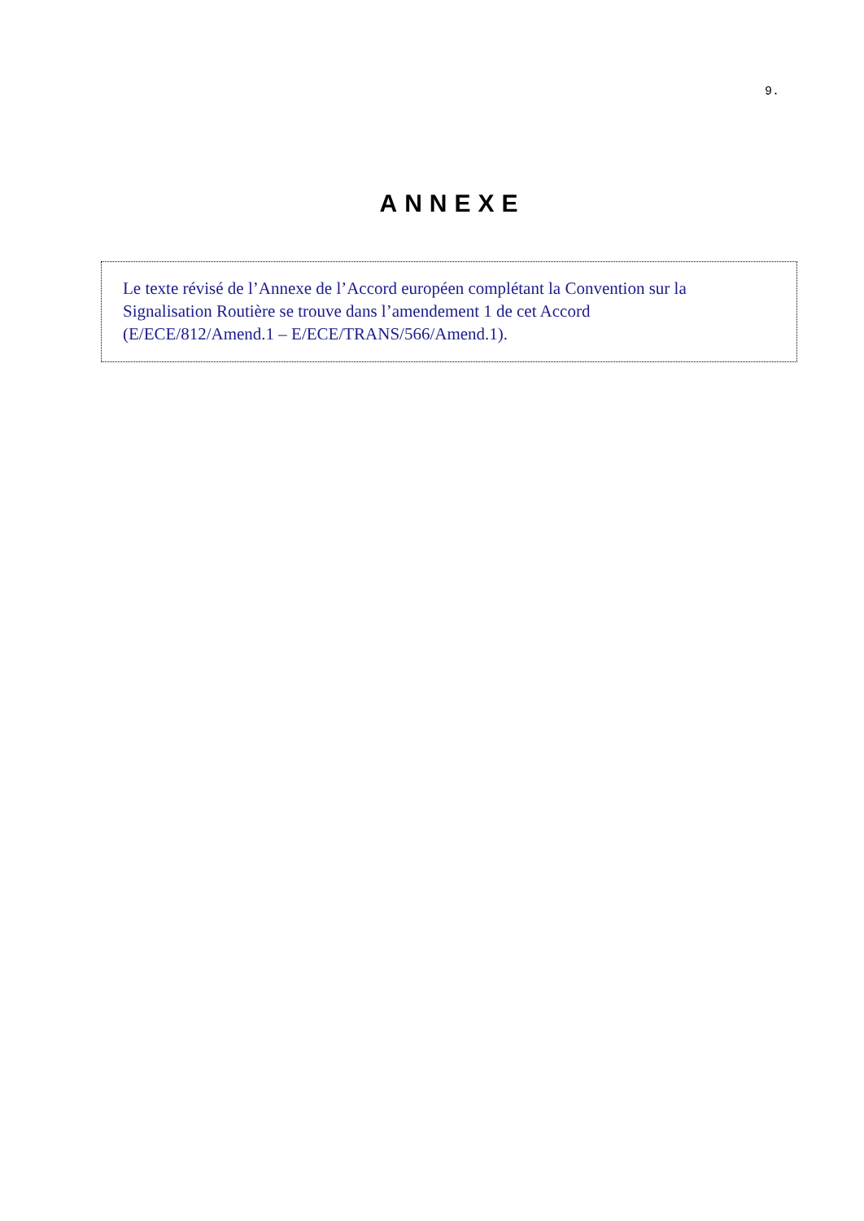9.
ANNEXE
Le texte révisé de l’Annexe de l’Accord européen complétant la Convention sur la
Signalisation Routière se trouve dans l’amendement 1 de cet Accord
(E/ECE/812/Amend.1 – E/ECE/TRANS/566/Amend.1).